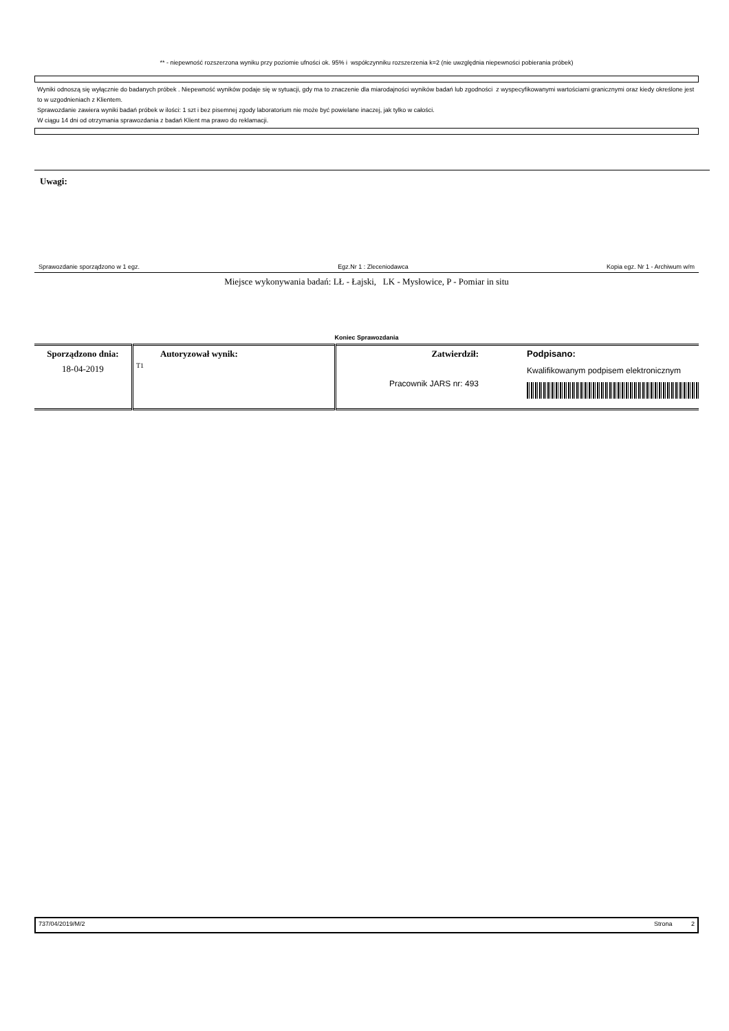** - niepewność rozszerzona wyniku przy poziomie ufności ok. 95% i współczynniku rozszerzenia k=2 (nie uwzględnia niepewności pobierania próbek)
Wyniki odnoszą się wyłącznie do badanych próbek . Niepewność wyników podaje się w sytuacji, gdy ma to znaczenie dla miarodajności wyników badań lub zgodności z wyspecyfikowanymi wartościami granicznymi oraz kiedy określone jest to w uzgodnieniach z Klientem.
Sprawozdanie zawiera wyniki badań próbek w ilości: 1 szt i bez pisemnej zgody laboratorium nie może być powielane inaczej, jak tylko w całości.
W ciągu 14 dni od otrzymania sprawozdania z badań Klient ma prawo do reklamacji.
Uwagi:
Sprawozdanie sporządzono w 1 egz. Egz.Nr 1 : Zleceniodawca Kopia egz. Nr 1 - Archiwum w/m
Miejsce wykonywania badań: LŁ - Łajski, LK - Mysłowice, P - Pomiar in situ
Koniec Sprawozdania
| Sporządzono dnia: 18-04-2019 | Autoryzował wynik: T1 | Zatwierdził: Pracownik JARS nr: 493 | Podpisano: Kwalifikowanym podpisem elektronicznym |
737/04/2019/M/2 Strona 2